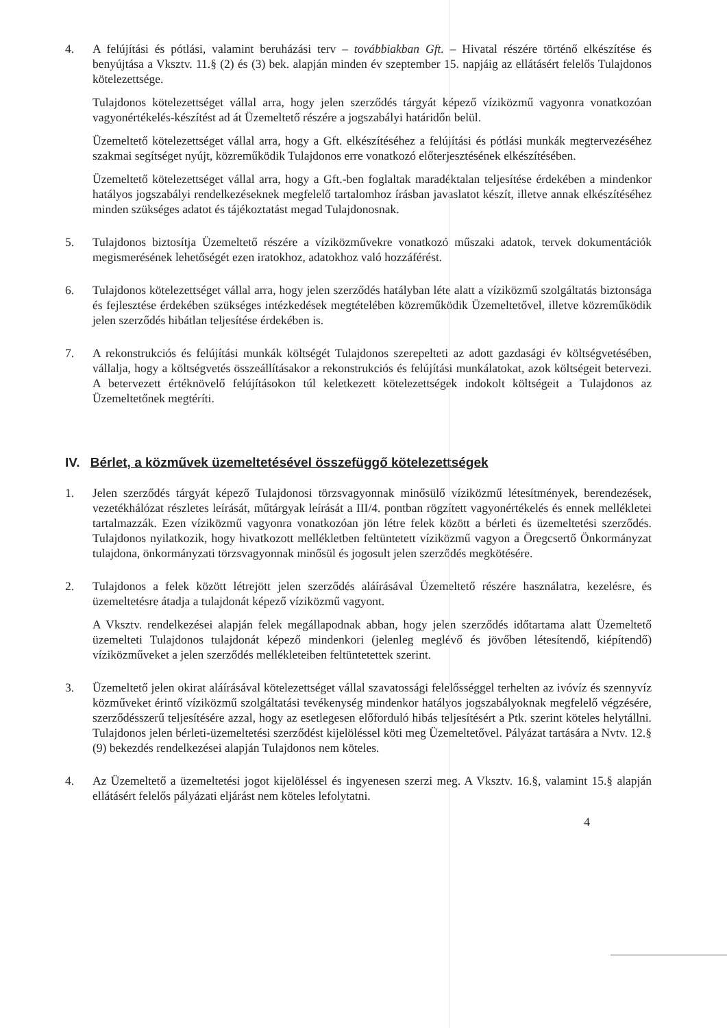4. A felújítási és pótlási, valamint beruházási terv – továbbiakban Gft. – Hivatal részére történő elkészítése és benyújtása a Vksztv. 11.§ (2) és (3) bek. alapján minden év szeptember 15. napjáig az ellátásért felelős Tulajdonos kötelezettsége.
Tulajdonos kötelezettséget vállal arra, hogy jelen szerződés tárgyát képező víziközmű vagyonra vonatkozóan vagyonértékelés-készítést ad át Üzemeltető részére a jogszabályi határidőn belül.
Üzemeltető kötelezettséget vállal arra, hogy a Gft. elkészítéséhez a felújítási és pótlási munkák megtervezéséhez szakmai segítséget nyújt, közreműködik Tulajdonos erre vonatkozó előterjesztésének elkészítésében.
Üzemeltető kötelezettséget vállal arra, hogy a Gft.-ben foglaltak maradéktalan teljesítése érdekében a mindenkor hatályos jogszabályi rendelkezéseknek megfelelő tartalomhoz írásban javaslatot készít, illetve annak elkészítéséhez minden szükséges adatot és tájékoztatást megad Tulajdonosnak.
5. Tulajdonos biztosítja Üzemeltető részére a víziközművekre vonatkozó műszaki adatok, tervek dokumentációk megismerésének lehetőségét ezen iratokhoz, adatokhoz való hozzáférést.
6. Tulajdonos kötelezettséget vállal arra, hogy jelen szerződés hatályban léte alatt a víziközmű szolgáltatás biztonsága és fejlesztése érdekében szükséges intézkedések megtételében közreműködik Üzemeltetővel, illetve közreműködik jelen szerződés hibátlan teljesítése érdekében is.
7. A rekonstrukciós és felújítási munkák költségét Tulajdonos szerepelteti az adott gazdasági év költségvetésében, vállalja, hogy a költségvetés összeállításakor a rekonstrukciós és felújítási munkálatokat, azok költségeit betervezi. A betervezett értéknövelő felújításokon túl keletkezett kötelezettségek indokolt költségeit a Tulajdonos az Üzemeltetőnek megtéríti.
IV. Bérlet, a közművek üzemeltetésével összefüggő kötelezettségek
1. Jelen szerződés tárgyát képező Tulajdonosi törzsvagyonnak minősülő víziközmű létesítmények, berendezések, vezetékhálózat részletes leírását, műtárgyak leírását a III/4. pontban rögzített vagyonértékelés és ennek mellékletei tartalmazzák. Ezen víziközmű vagyonra vonatkozóan jön létre felek között a bérleti és üzemeltetési szerződés. Tulajdonos nyilatkozik, hogy hivatkozott mellékletben feltüntetett víziközmű vagyon a Öregcsertő Önkormányzat tulajdona, önkormányzati törzsvagyonnak minősül és jogosult jelen szerződés megkötésére.
2. Tulajdonos a felek között létrejött jelen szerződés aláírásával Üzemeltető részére használatra, kezelésre, és üzemeltetésre átadja a tulajdonát képező víziközmű vagyont.
A Vksztv. rendelkezései alapján felek megállapodnak abban, hogy jelen szerződés időtartama alatt Üzemeltető üzemelteti Tulajdonos tulajdonát képező mindenkori (jelenleg meglévő és jövőben létesítendő, kiépítendő) víziközműveket a jelen szerződés mellékleteiben feltüntetettek szerint.
3. Üzemeltető jelen okirat aláírásával kötelezettséget vállal szavatossági felelősséggel terhelten az ivóvíz és szennyvíz közműveket érintő víziközmű szolgáltatási tevékenység mindenkor hatályos jogszabályoknak megfelelő végzésére, szerződésszerű teljesítésére azzal, hogy az esetlegesen előforduló hibás teljesítésért a Ptk. szerint köteles helytállni. Tulajdonos jelen bérleti-üzemeltetési szerződést kijelöléssel köti meg Üzemeltetővel. Pályázat tartására a Nvtv. 12.§ (9) bekezdés rendelkezései alapján Tulajdonos nem köteles.
4. Az Üzemeltető a üzemeltetési jogot kijelöléssel és ingyenesen szerzi meg. A Vksztv. 16.§, valamint 15.§ alapján ellátásért felelős pályázati eljárást nem köteles lefolytatni.
4